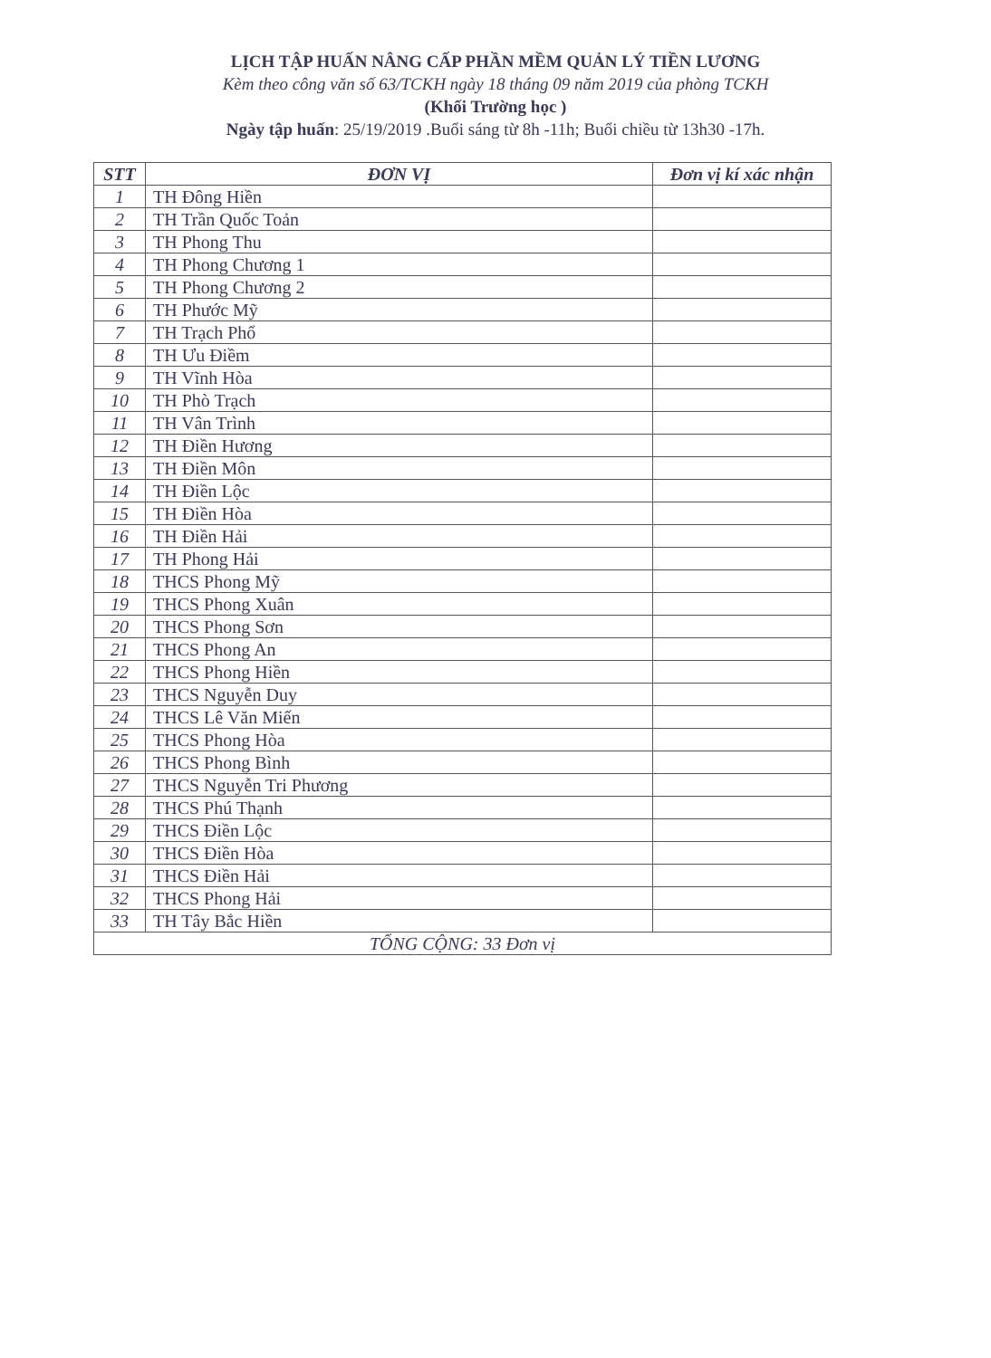LỊCH TẬP HUẤN NÂNG CẤP PHẦN MỀM QUẢN LÝ TIỀN LƯƠNG
Kèm theo công văn số 63/TCKH ngày 18 tháng 09 năm 2019 của phòng TCKH
(Khối Trường học )
Ngày tập huấn: 25/19/2019 .Buổi sáng từ 8h -11h; Buổi chiều từ 13h30 -17h.
| STT | ĐƠN VỊ | Đơn vị kí xác nhận |
| --- | --- | --- |
| 1 | TH Đông Hiền | |
| 2 | TH Trần Quốc Toản | |
| 3 | TH Phong Thu | |
| 4 | TH Phong Chương 1 | |
| 5 | TH Phong Chương 2 | |
| 6 | TH Phước Mỹ | |
| 7 | TH Trạch Phổ | |
| 8 | TH Ưu Điềm | |
| 9 | TH Vĩnh Hòa | |
| 10 | TH Phò Trạch | |
| 11 | TH Vân Trình | |
| 12 | TH Điền Hương | |
| 13 | TH Điền Môn | |
| 14 | TH Điền Lộc | |
| 15 | TH Điền Hòa | |
| 16 | TH Điền Hải | |
| 17 | TH Phong Hải | |
| 18 | THCS Phong Mỹ | |
| 19 | THCS Phong Xuân | |
| 20 | THCS Phong Sơn | |
| 21 | THCS Phong An | |
| 22 | THCS Phong Hiền | |
| 23 | THCS Nguyễn Duy | |
| 24 | THCS Lê Văn Miến | |
| 25 | THCS Phong Hòa | |
| 26 | THCS Phong Bình | |
| 27 | THCS Nguyễn Tri Phương | |
| 28 | THCS Phú Thạnh | |
| 29 | THCS Điền Lộc | |
| 30 | THCS Điền Hòa | |
| 31 | THCS Điền Hải | |
| 32 | THCS Phong Hải | |
| 33 | TH Tây Bắc Hiền | |
| TỔNG CỘNG: 33 Đơn vị | | |